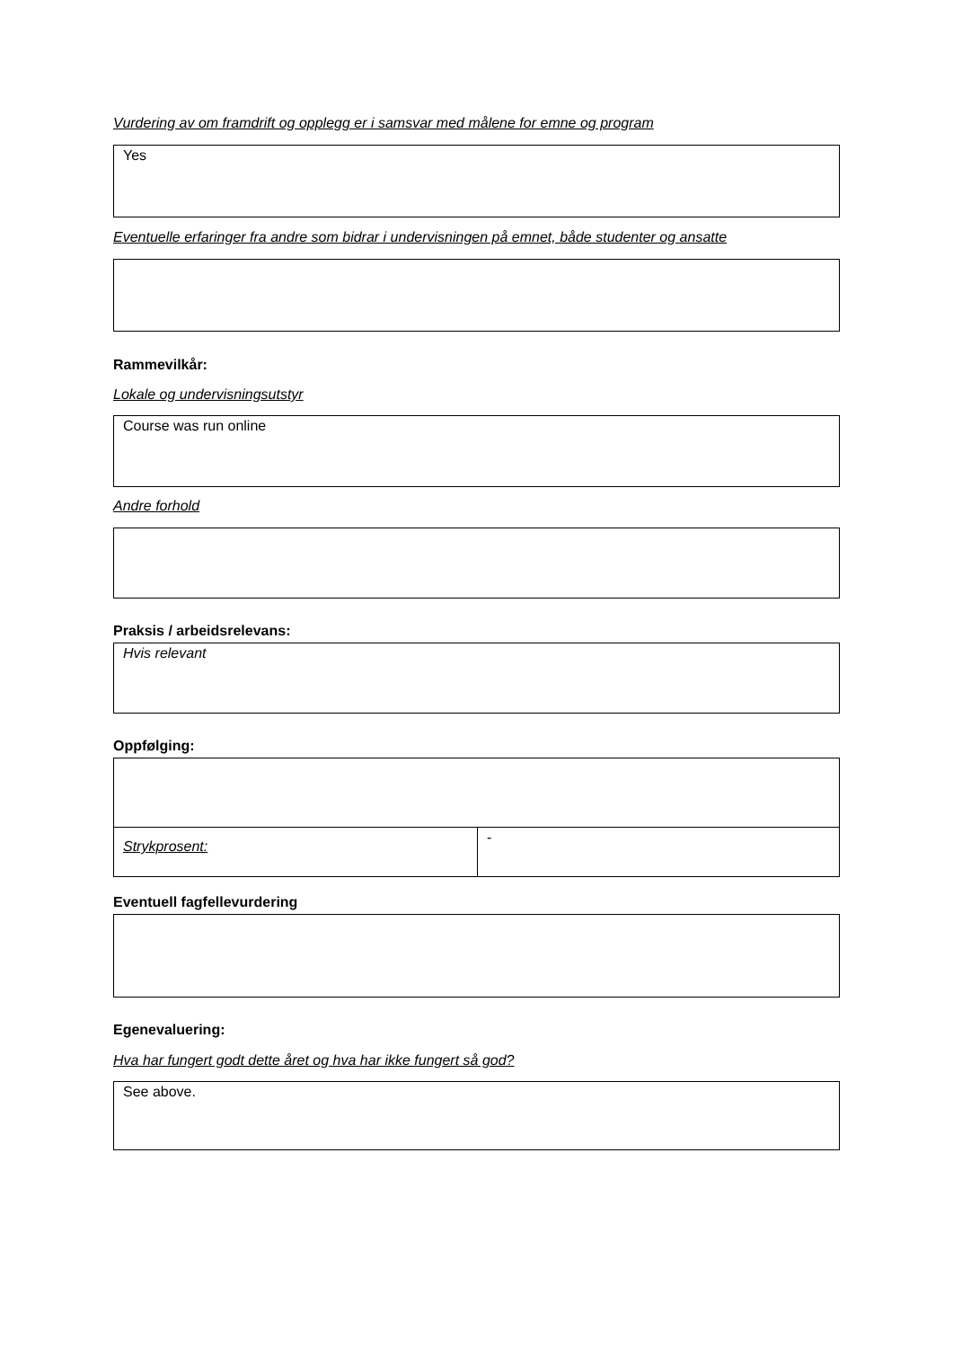Vurdering av om framdrift og opplegg er i samsvar med målene for emne og program
Yes
Eventuelle erfaringer fra andre som bidrar i undervisningen på emnet, både studenter og ansatte
Rammevilkår:
Lokale og undervisningsutstyr
Course was run online
Andre forhold
Praksis / arbeidsrelevans:
Hvis relevant
Oppfølging:
| Strykprosent: | - |
Eventuell fagfellevurdering
Egenevaluering:
Hva har fungert godt dette året og hva har ikke fungert så god?
See above.